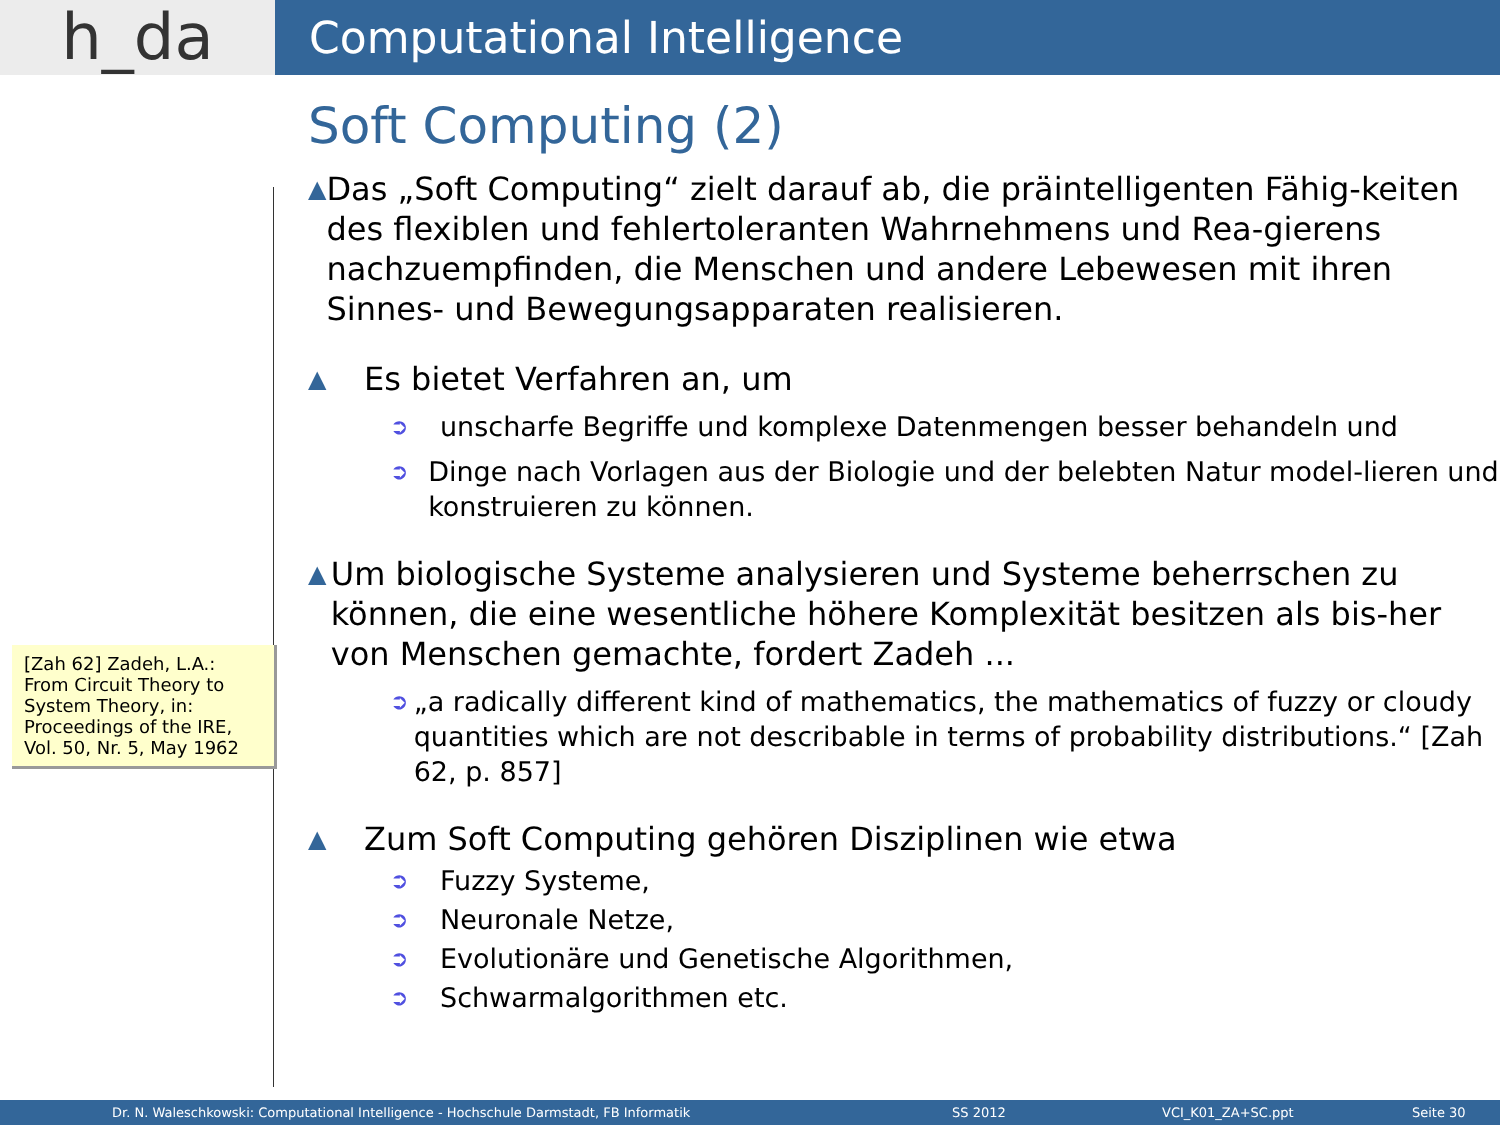h_da
Computational Intelligence
[Zah 62] Zadeh, L.A.: From Circuit Theory to System Theory, in: Proceedings of the IRE, Vol. 50, Nr. 5, May 1962
Soft Computing (2)
▲ Das „Soft Computing“ zielt darauf ab, die präintelligenten Fähig-keiten des flexiblen und fehlertoleranten Wahrnehmens und Rea-gierens nachzuempfinden, die Menschen und andere Lebewesen mit ihren Sinnes- und Bewegungsapparaten realisieren.
▲ Es bietet Verfahren an, um
➲ unscharfe Begriffe und komplexe Datenmengen besser behandeln und
➲ Dinge nach Vorlagen aus der Biologie und der belebten Natur model-lieren und konstruieren zu können.
▲ Um biologische Systeme analysieren und Systeme beherrschen zu können, die eine wesentliche höhere Komplexität besitzen als bis-her von Menschen gemachte, fordert Zadeh ...
➲ „a radically different kind of mathematics, the mathematics of fuzzy or cloudy quantities which are not describable in terms of probability distributions.“ [Zah 62, p. 857]
▲ Zum Soft Computing gehören Disziplinen wie etwa
➲ Fuzzy Systeme,
➲ Neuronale Netze,
➲ Evolutionäre und Genetische Algorithmen,
➲ Schwarmalgorithmen etc.
Dr. N. Waleschkowski: Computational Intelligence - Hochschule Darmstadt, FB Informatik SS 2012 VCI_K01_ZA+SC.ppt Seite 30